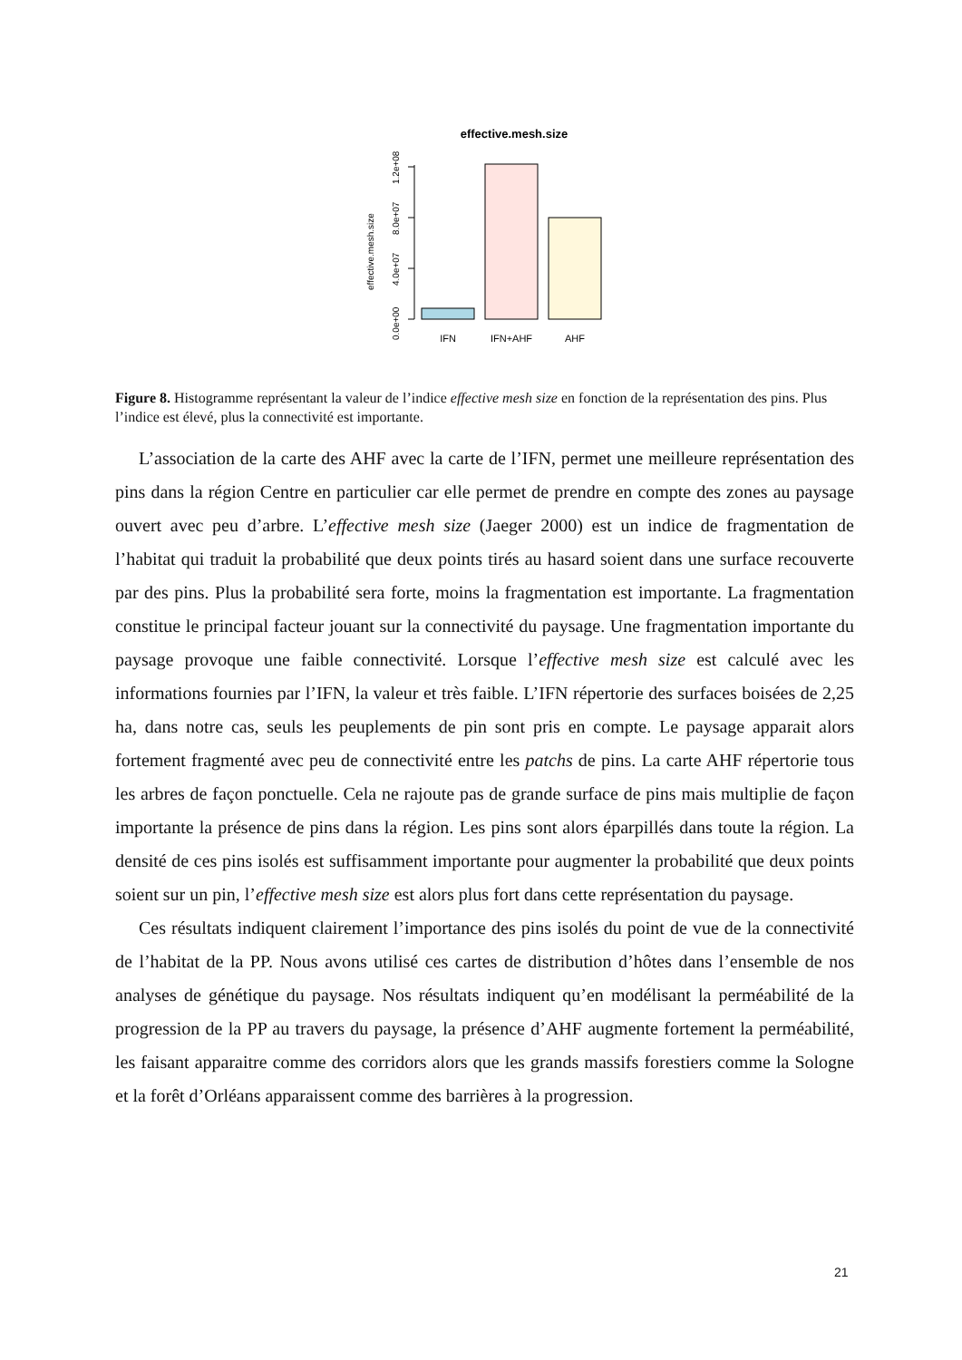effective.mesh.size
effective.mesh.size
0.0e+00
4.0e+07
8.0e+07
1.2e+08
IFN
IFN+AHF
AHF
Figure 8. Histogramme représentant la valeur de l’indice effective mesh size en fonction de la représentation des pins. Plus l’indice est élevé, plus la connectivité est importante.
L’association de la carte des AHF avec la carte de l’IFN, permet une meilleure représentation des pins dans la région Centre en particulier car elle permet de prendre en compte des zones au paysage ouvert avec peu d’arbre. L’effective mesh size (Jaeger 2000) est un indice de fragmentation de l’habitat qui traduit la probabilité que deux points tirés au hasard soient dans une surface recouverte par des pins. Plus la probabilité sera forte, moins la fragmentation est importante. La fragmentation constitue le principal facteur jouant sur la connectivité du paysage. Une fragmentation importante du paysage provoque une faible connectivité. Lorsque l’effective mesh size est calculé avec les informations fournies par l’IFN, la valeur et très faible. L’IFN répertorie des surfaces boisées de 2,25 ha, dans notre cas, seuls les peuplements de pin sont pris en compte. Le paysage apparait alors fortement fragmenté avec peu de connectivité entre les patchs de pins. La carte AHF répertorie tous les arbres de façon ponctuelle. Cela ne rajoute pas de grande surface de pins mais multiplie de façon importante la présence de pins dans la région. Les pins sont alors éparpillés dans toute la région. La densité de ces pins isolés est suffisamment importante pour augmenter la probabilité que deux points soient sur un pin, l’effective mesh size est alors plus fort dans cette représentation du paysage.
Ces résultats indiquent clairement l’importance des pins isolés du point de vue de la connectivité de l’habitat de la PP. Nous avons utilisé ces cartes de distribution d’hôtes dans l’ensemble de nos analyses de génétique du paysage. Nos résultats indiquent qu’en modélisant la perméabilité de la progression de la PP au travers du paysage, la présence d’AHF augmente fortement la perméabilité, les faisant apparaitre comme des corridors alors que les grands massifs forestiers comme la Sologne et la forêt d’Orléans apparaissent comme des barrières à la progression.
21